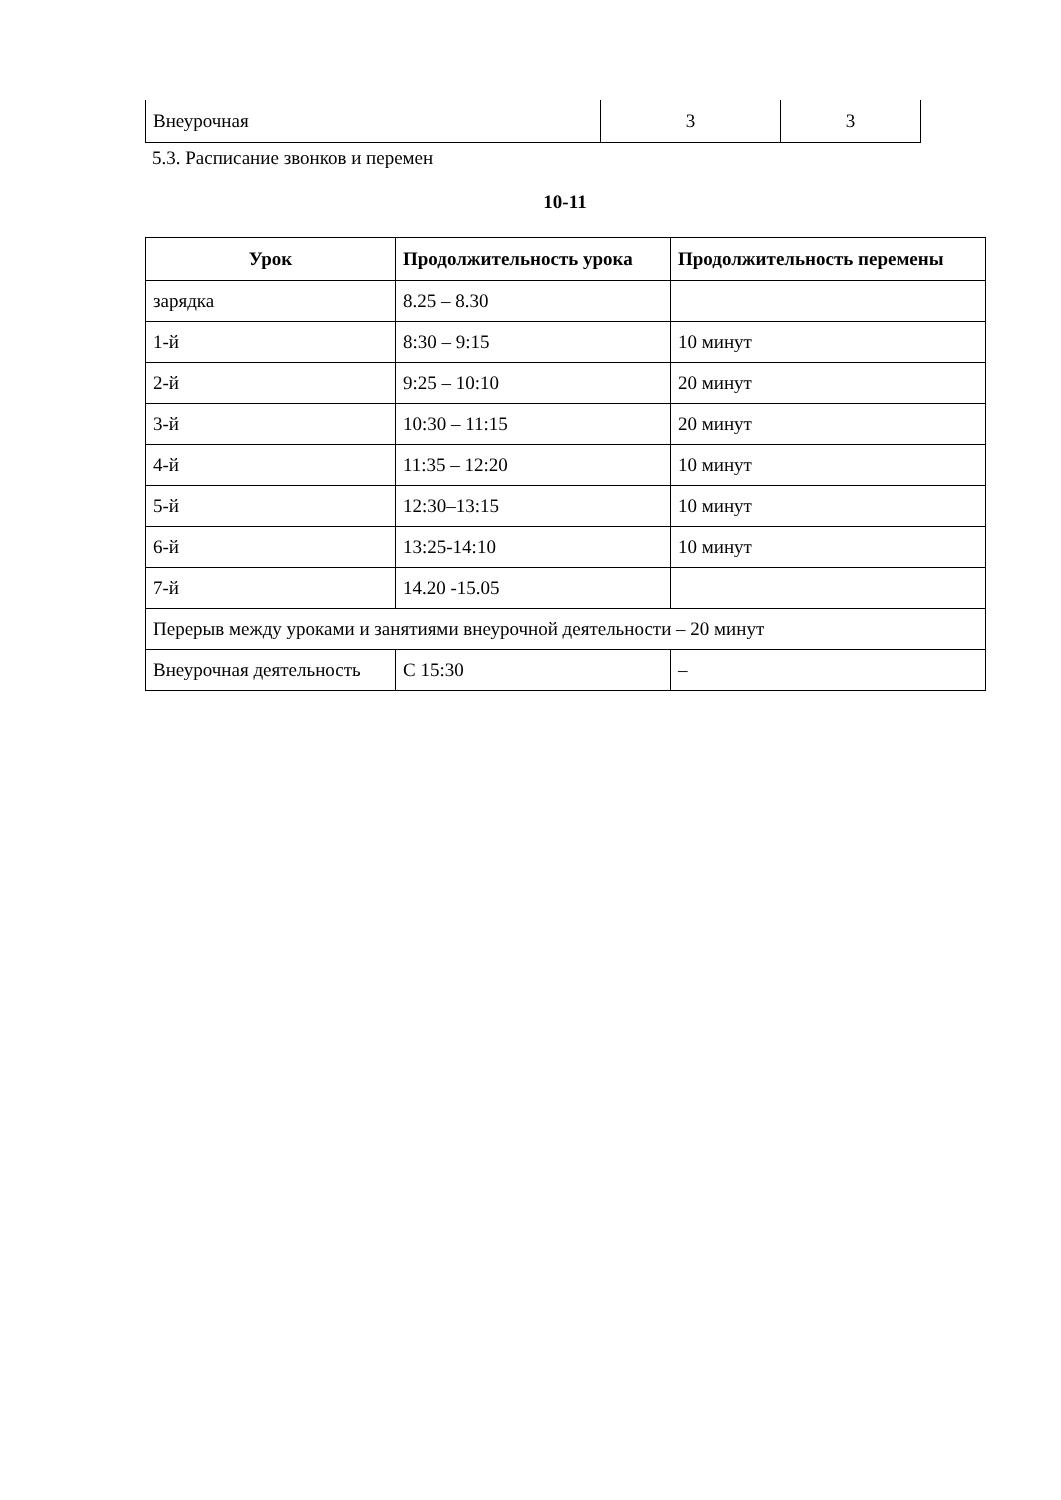| Внеурочная | 3 | 3 |
5.3. Расписание звонков и перемен
10-11
| Урок | Продолжительность урока | Продолжительность перемены |
| --- | --- | --- |
| зарядка | 8.25 – 8.30 | |
| 1-й | 8:30 – 9:15 | 10 минут |
| 2-й | 9:25 – 10:10 | 20 минут |
| 3-й | 10:30 – 11:15 | 20 минут |
| 4-й | 11:35 – 12:20 | 10 минут |
| 5-й | 12:30–13:15 | 10 минут |
| 6-й | 13:25-14:10 | 10 минут |
| 7-й | 14.20 -15.05 | |
| Перерыв между уроками и занятиями внеурочной деятельности – 20 минут | | |
| Внеурочная деятельность | С 15:30 | – |